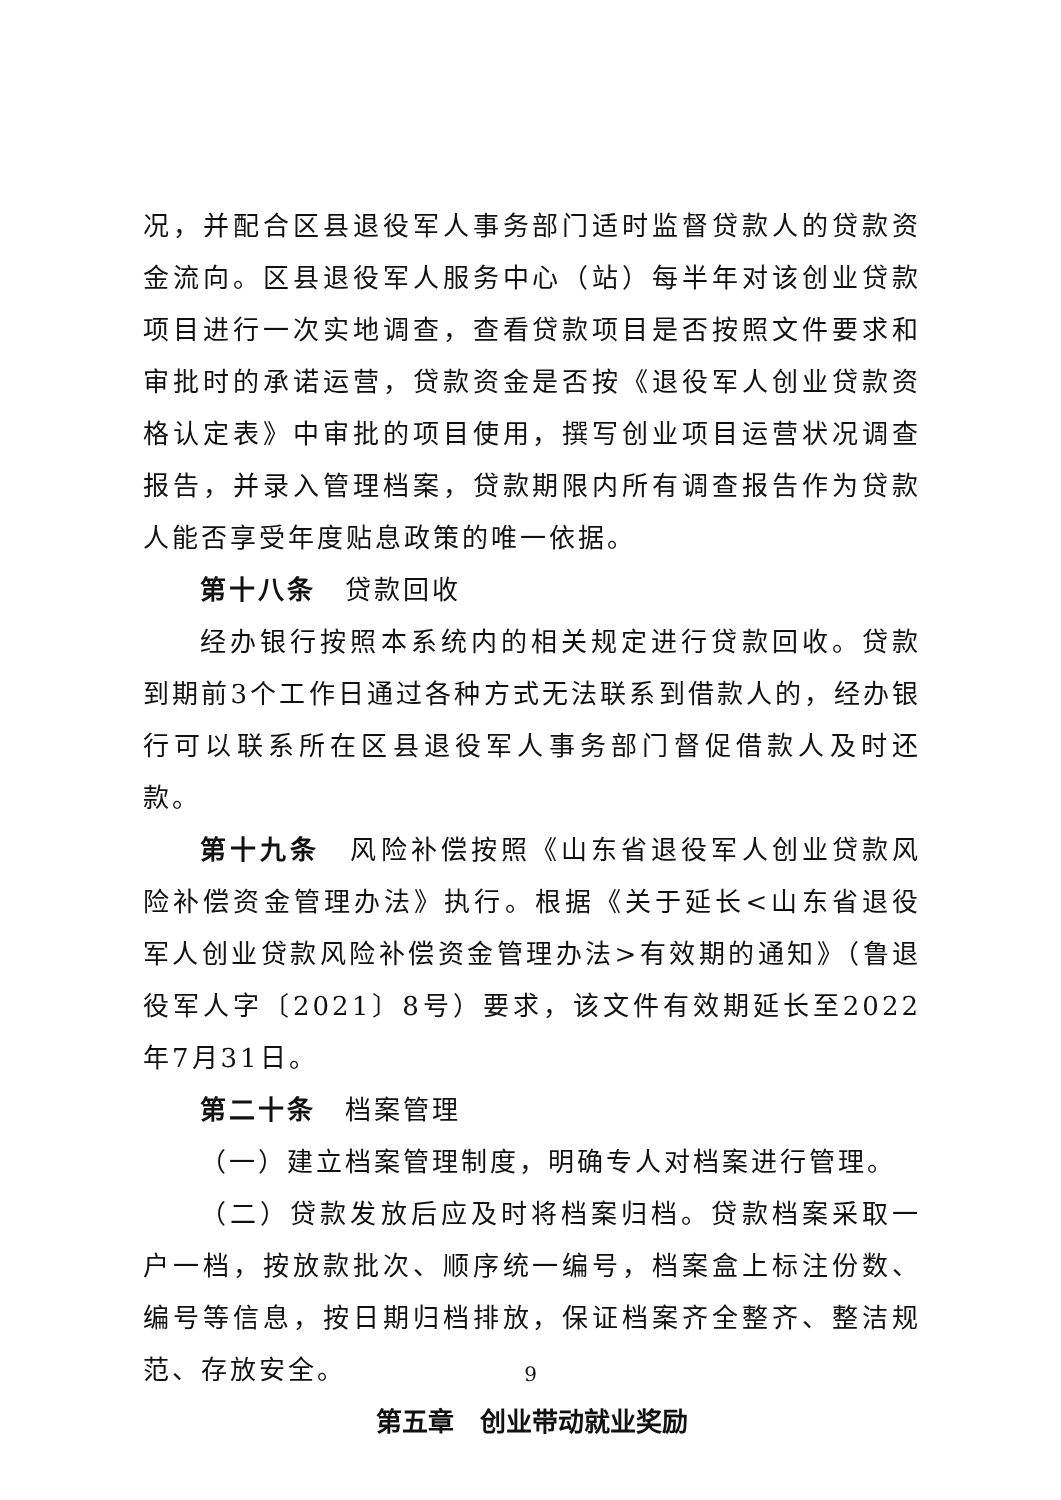况，并配合区县退役军人事务部门适时监督贷款人的贷款资金流向。区县退役军人服务中心（站）每半年对该创业贷款项目进行一次实地调查，查看贷款项目是否按照文件要求和审批时的承诺运营，贷款资金是否按《退役军人创业贷款资格认定表》中审批的项目使用，撰写创业项目运营状况调查报告，并录入管理档案，贷款期限内所有调查报告作为贷款人能否享受年度贴息政策的唯一依据。
第十八条　贷款回收
经办银行按照本系统内的相关规定进行贷款回收。贷款到期前3个工作日通过各种方式无法联系到借款人的，经办银行可以联系所在区县退役军人事务部门督促借款人及时还款。
第十九条　风险补偿按照《山东省退役军人创业贷款风险补偿资金管理办法》执行。根据《关于延长<山东省退役军人创业贷款风险补偿资金管理办法>有效期的通知》（鲁退役军人字〔2021〕8号）要求，该文件有效期延长至2022年7月31日。
第二十条　档案管理
（一）建立档案管理制度，明确专人对档案进行管理。
（二）贷款发放后应及时将档案归档。贷款档案采取一户一档，按放款批次、顺序统一编号，档案盒上标注份数、编号等信息，按日期归档排放，保证档案齐全整齐、整洁规范、存放安全。
第五章　创业带动就业奖励
9